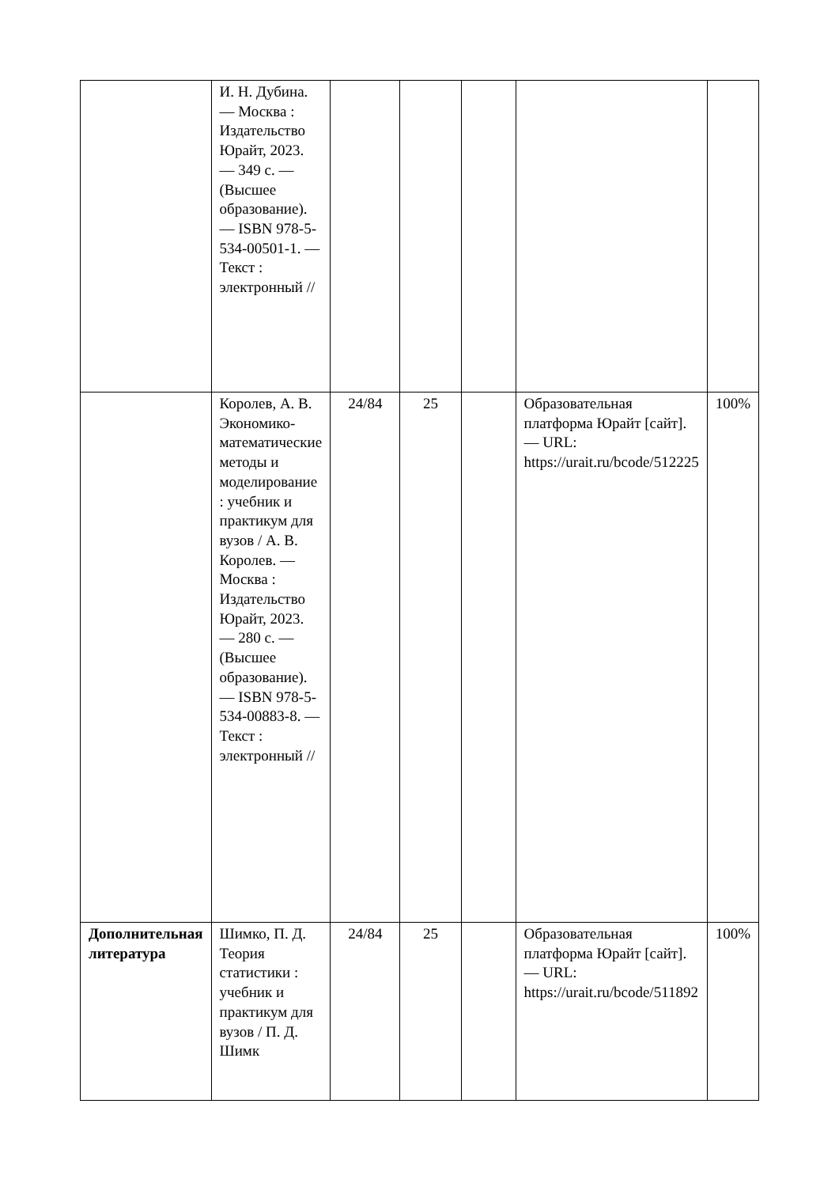| | И. Н. Дубина. — Москва : Издательство Юрайт, 2023. — 349 с. — (Высшее образование). — ISBN 978-5-534-00501-1. — Текст : электронный // | | | | | |
| | Королев, А. В. Экономико-математические методы и моделирование : учебник и практикум для вузов / А. В. Королев. — Москва : Издательство Юрайт, 2023. — 280 с. — (Высшее образование). — ISBN 978-5-534-00883-8. — Текст : электронный // | 24/84 | 25 | | Образовательная платформа Юрайт [сайт]. — URL: https://urait.ru/bcode/512225 | 100% |
| Дополнительная литература | Шимко, П. Д. Теория статистики : учебник и практикум для вузов / П. Д. Шимк | 24/84 | 25 | | Образовательная платформа Юрайт [сайт]. — URL: https://urait.ru/bcode/511892 | 100% |